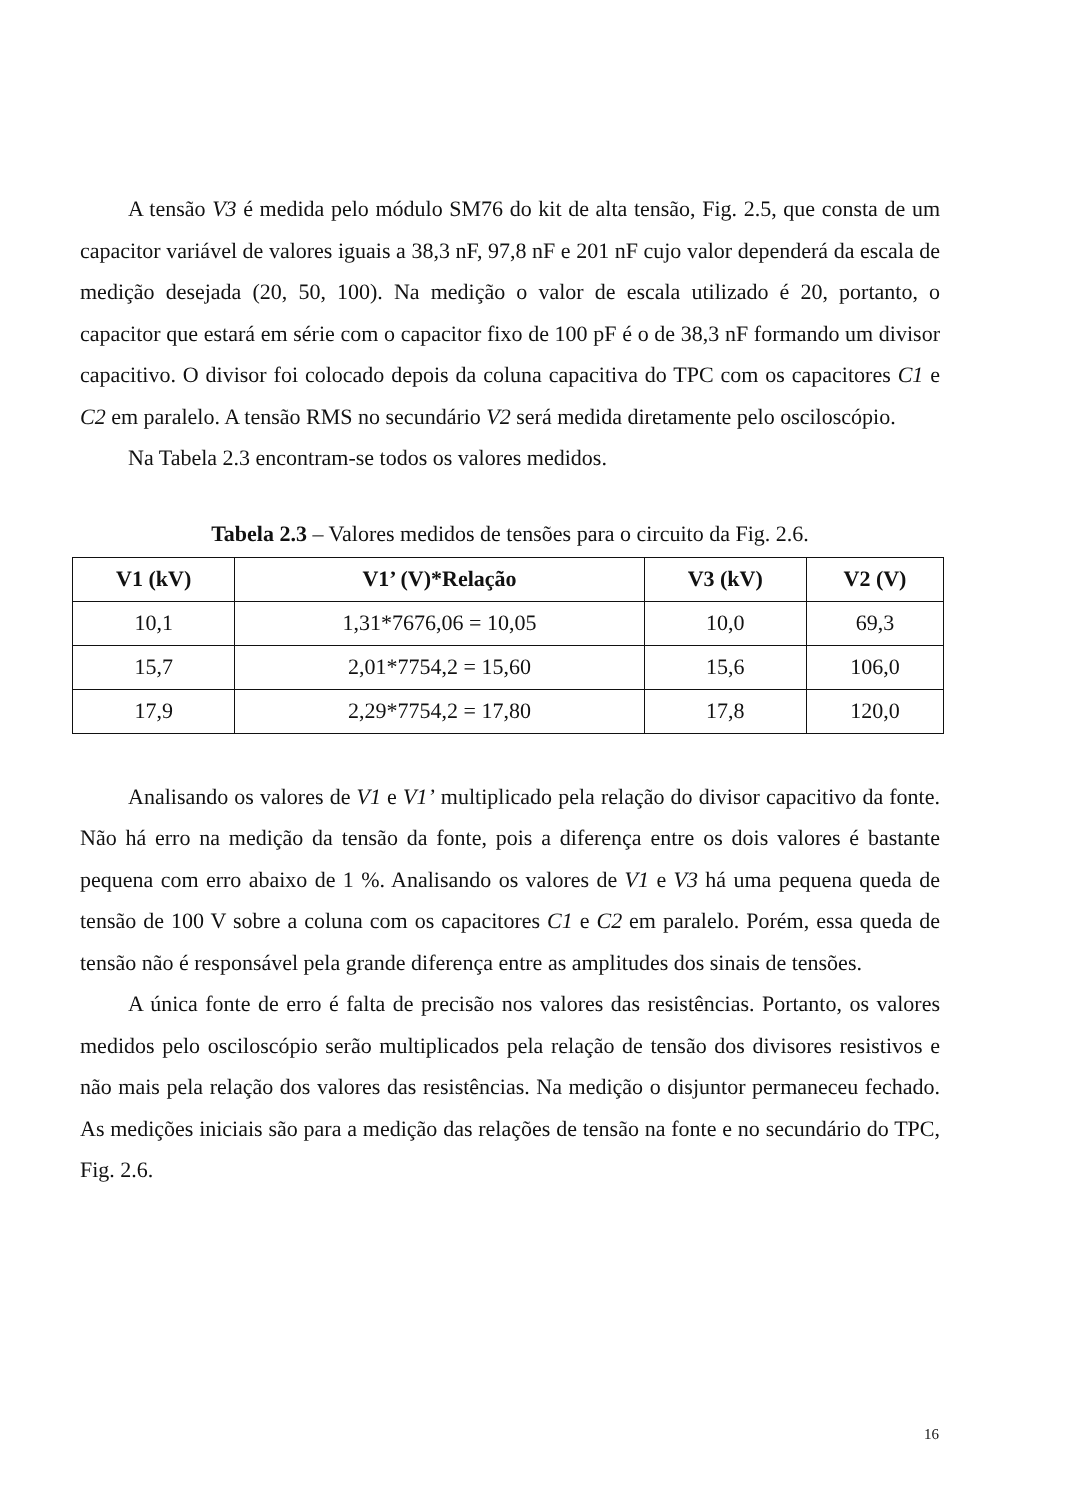A tensão V3 é medida pelo módulo SM76 do kit de alta tensão, Fig. 2.5, que consta de um capacitor variável de valores iguais a 38,3 nF, 97,8 nF e 201 nF cujo valor dependerá da escala de medição desejada (20, 50, 100). Na medição o valor de escala utilizado é 20, portanto, o capacitor que estará em série com o capacitor fixo de 100 pF é o de 38,3 nF formando um divisor capacitivo. O divisor foi colocado depois da coluna capacitiva do TPC com os capacitores C1 e C2 em paralelo. A tensão RMS no secundário V2 será medida diretamente pelo osciloscópio.
Na Tabela 2.3 encontram-se todos os valores medidos.
Tabela 2.3 – Valores medidos de tensões para o circuito da Fig. 2.6.
| V1 (kV) | V1’ (V)*Relação | V3 (kV) | V2 (V) |
| --- | --- | --- | --- |
| 10,1 | 1,31*7676,06 = 10,05 | 10,0 | 69,3 |
| 15,7 | 2,01*7754,2 = 15,60 | 15,6 | 106,0 |
| 17,9 | 2,29*7754,2 = 17,80 | 17,8 | 120,0 |
Analisando os valores de V1 e V1’ multiplicado pela relação do divisor capacitivo da fonte. Não há erro na medição da tensão da fonte, pois a diferença entre os dois valores é bastante pequena com erro abaixo de 1 %. Analisando os valores de V1 e V3 há uma pequena queda de tensão de 100 V sobre a coluna com os capacitores C1 e C2 em paralelo. Porém, essa queda de tensão não é responsável pela grande diferença entre as amplitudes dos sinais de tensões.
A única fonte de erro é falta de precisão nos valores das resistências. Portanto, os valores medidos pelo osciloscópio serão multiplicados pela relação de tensão dos divisores resistivos e não mais pela relação dos valores das resistências. Na medição o disjuntor permaneceu fechado. As medições iniciais são para a medição das relações de tensão na fonte e no secundário do TPC, Fig. 2.6.
16